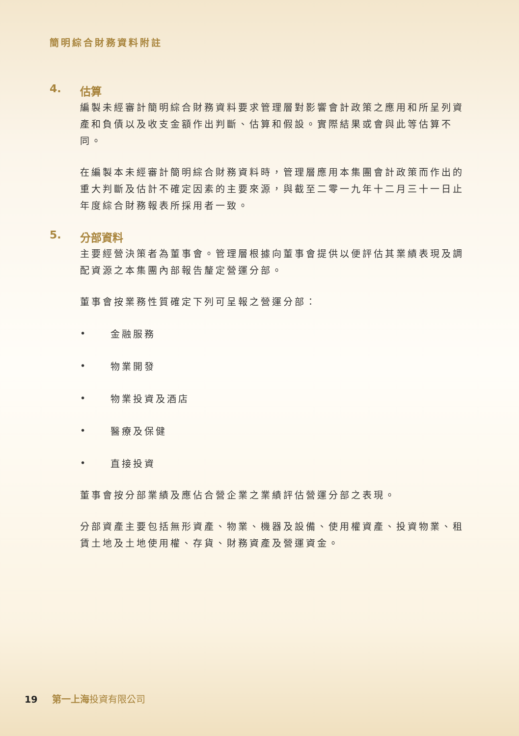簡明綜合財務資料附註
4. 估算
編製未經審計簡明綜合財務資料要求管理層對影響會計政策之應用和所呈列資產和負債以及收支金額作出判斷、估算和假設。實際結果或會與此等估算不同。
在編製本未經審計簡明綜合財務資料時，管理層應用本集團會計政策而作出的重大判斷及估計不確定因素的主要來源，與截至二零一九年十二月三十一日止年度綜合財務報表所採用者一致。
5. 分部資料
主要經營決策者為董事會。管理層根據向董事會提供以便評估其業績表現及調配資源之本集團內部報告釐定營運分部。
董事會按業務性質確定下列可呈報之營運分部：
• 金融服務
• 物業開發
• 物業投資及酒店
• 醫療及保健
• 直接投資
董事會按分部業績及應佔合營企業之業績評估營運分部之表現。
分部資產主要包括無形資產、物業、機器及設備、使用權資產、投資物業、租賃土地及土地使用權、存貨、財務資產及營運資金。
19 第一上海投資有限公司